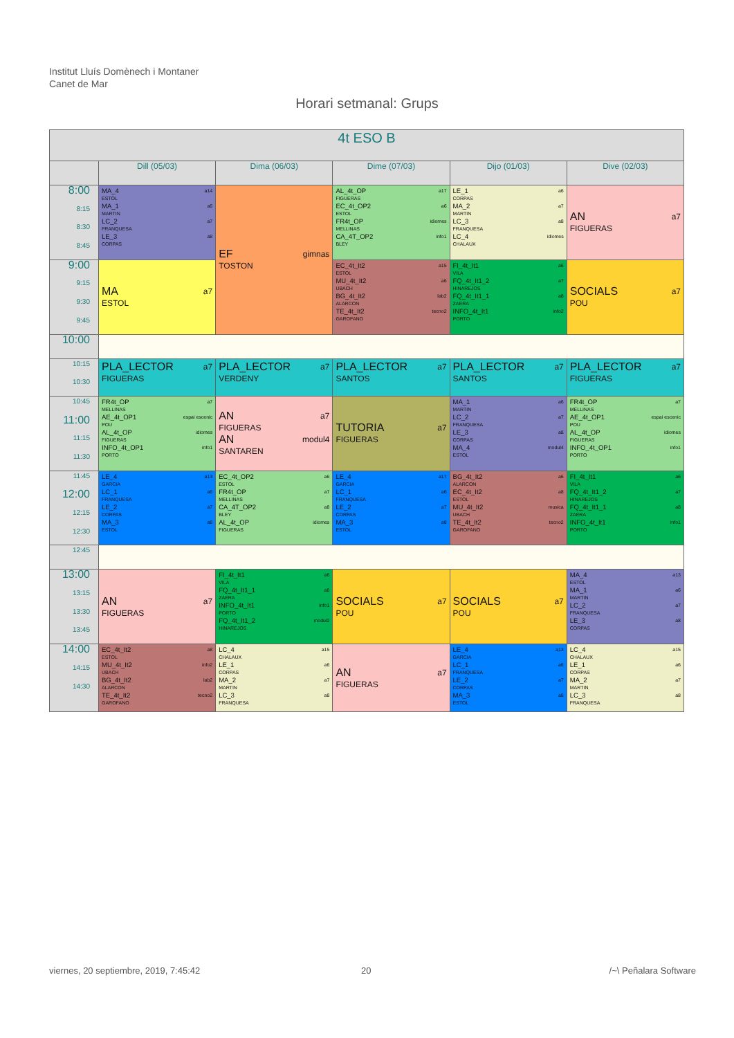Institut Lluís Domènech i Montaner
Canet de Mar
Horari setmanal: Grups
| 4t ESO B | | | | | |
| --- | --- | --- | --- | --- | --- |
| | Dill (05/03) | Dima (06/03) | Dime (07/03) | Dijo (01/03) | Dive (02/03) |
| 8:00 8:15 8:30 8:45 | MA_4 a14 ESTOL MA_1 a6 MARTIN LC_2 a7 FRANQUESA LE_3 a8 CORPAS | EF gimnas TOSTON | AL_4t_OP a17 FIGUERAS EC_4t_OP2 a6 ESTOL FR4t_OP idiomes MELLINAS CA_4T_OP2 info1 BLEY | LE_1 a6 CORPAS MA_2 a7 MARTIN LC_3 a8 FRANQUESA LC_4 idiomes CHALAUX | AN a7 FIGUERAS |
| 9:00 9:15 9:30 9:45 | MA a7 ESTOL | | EC_4t_It2 a15 ESTOL MU_4t_It2 a6 UBACH BG_4t_It2 lab2 ALARCON TE_4t_It2 tecno2 GAROFANO | FI_4t_It1 a6 VILA FQ_4t_It1_2 a7 HINAREJOS FQ_4t_It1_1 a8 ZAERA INFO_4t_It1 info2 PORTO | SOCIALS a7 POU |
| 10:00 | | | | | |
| 10:15 10:30 | PLA_LECTOR a7 FIGUERAS | PLA_LECTOR a7 VERDENY | PLA_LECTOR a7 SANTOS | PLA_LECTOR a7 SANTOS | PLA_LECTOR a7 FIGUERAS |
| 10:45 11:00 11:15 11:30 | FR4t_OP a7 MELLINAS AE_4t_OP1 espai escenic POU AL_4t_OP idiomes FIGUERAS INFO_4t_OP1 info1 PORTO | AN a7 FIGUERAS AN modul4 SANTAREN | TUTORIA a7 FIGUERAS | MA_1 a6 MARTIN LC_2 a7 FRANQUESA LE_3 a8 CORPAS MA_4 modul4 ESTOL | FR4t_OP a7 MELLINAS AE_4t_OP1 espai escenic POU AL_4t_OP idiomes FIGUERAS INFO_4t_OP1 info1 PORTO |
| 11:45 12:00 12:15 12:30 | LE_4 a13 GARCIA LC_1 a6 FRANQUESA LE_2 a7 CORPAS MA_3 a8 ESTOL | EC_4t_OP2 a6 ESTOL FR4t_OP a7 MELLINAS CA_4T_OP2 a8 BLEY AL_4t_OP idiomes FIGUERAS | LE_4 a17 GARCIA LC_1 a6 FRANQUESA LE_2 a7 CORPAS MA_3 a8 ESTOL | BG_4t_It2 a6 ALARCON EC_4t_It2 a8 ESTOL MU_4t_It2 musica UBACH TE_4t_It2 tecno2 GAROFANO | FI_4t_It1 a6 VILA FQ_4t_It1_2 a7 HINAREJOS FQ_4t_It1_1 a8 ZAERA INFO_4t_It1 info1 PORTO |
| 12:45 | | | | | |
| 13:00 13:15 13:30 13:45 | AN a7 FIGUERAS | FI_4t_It1 a6 VILA FQ_4t_It1_1 a8 ZAERA INFO_4t_It1 info1 PORTO FQ_4t_It1_2 modul2 HINAREJOS | SOCIALS a7 POU | SOCIALS a7 POU | MA_4 a13 ESTOL MA_1 a6 MARTIN LC_2 a7 FRANQUESA LE_3 a8 CORPAS |
| 14:00 14:15 14:30 | EC_4t_It2 a8 ESTOL MU_4t_It2 info2 UBACH BG_4t_It2 lab2 ALARCON TE_4t_It2 tecno2 GAROFANO | LC_4 a15 CHALAUX LE_1 a6 CORPAS MA_2 a7 MARTIN LC_3 a8 FRANQUESA | AN a7 FIGUERAS | LE_4 a13 GARCIA LC_1 a6 FRANQUESA LE_2 a7 CORPAS MA_3 a8 ESTOL | LC_4 a15 CHALAUX LE_1 a6 CORPAS MA_2 a7 MARTIN LC_3 a8 FRANQUESA |
viernes, 20 septiembre, 2019, 7:45:42
20 /~\ Peñalara Software